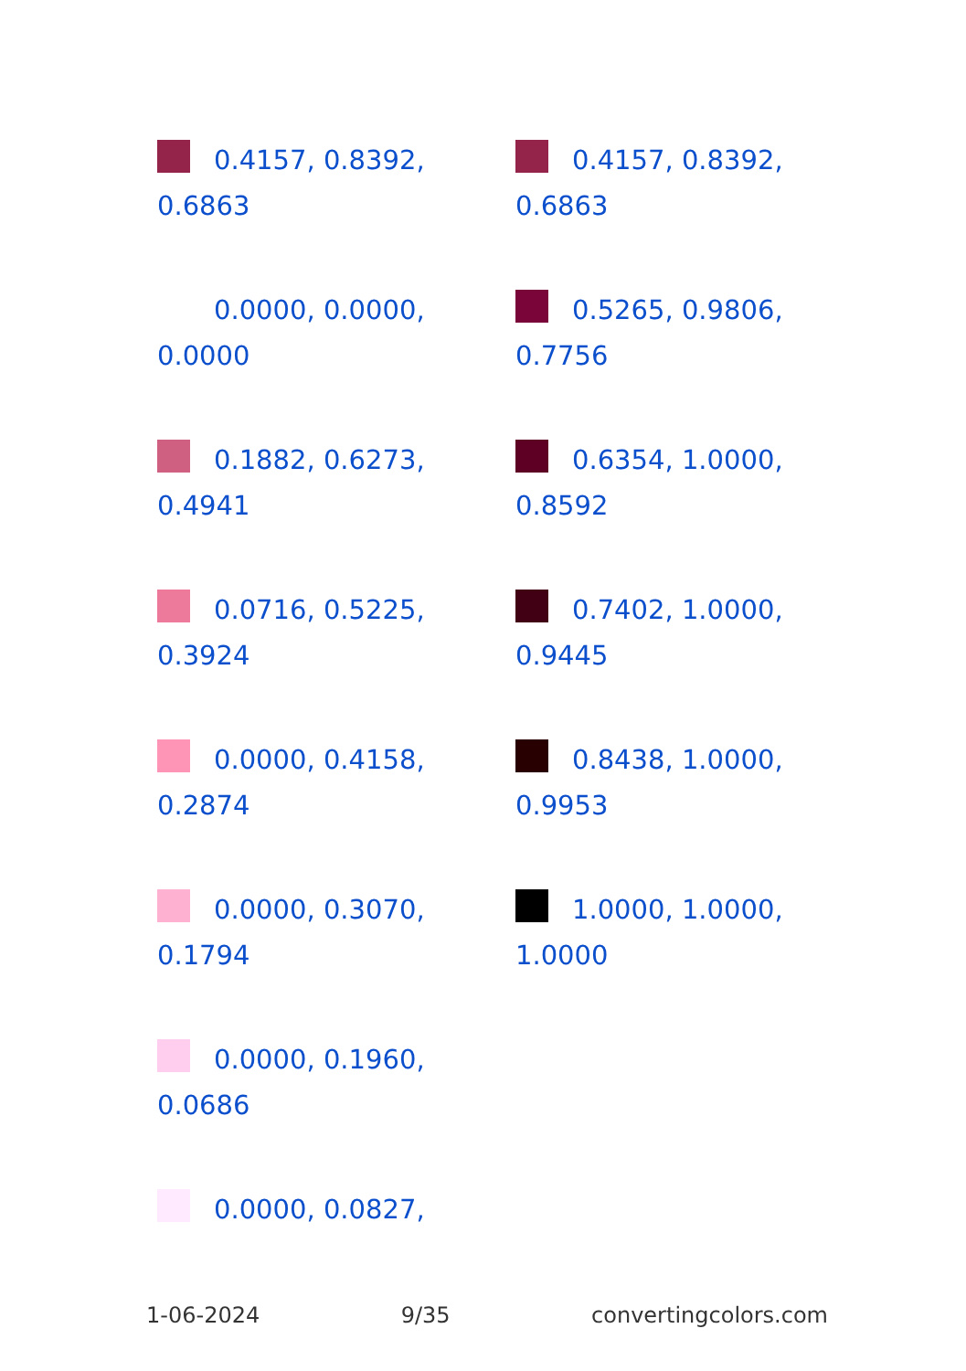0.4157, 0.8392, 0.6863
0.0000, 0.0000, 0.0000
0.1882, 0.6273, 0.4941
0.0716, 0.5225, 0.3924
0.0000, 0.4158, 0.2874
0.0000, 0.3070, 0.1794
0.0000, 0.1960, 0.0686
0.0000, 0.0827,
0.4157, 0.8392, 0.6863
0.5265, 0.9806, 0.7756
0.6354, 1.0000, 0.8592
0.7402, 1.0000, 0.9445
0.8438, 1.0000, 0.9953
1.0000, 1.0000, 1.0000
1-06-2024 9/35 convertingcolors.com